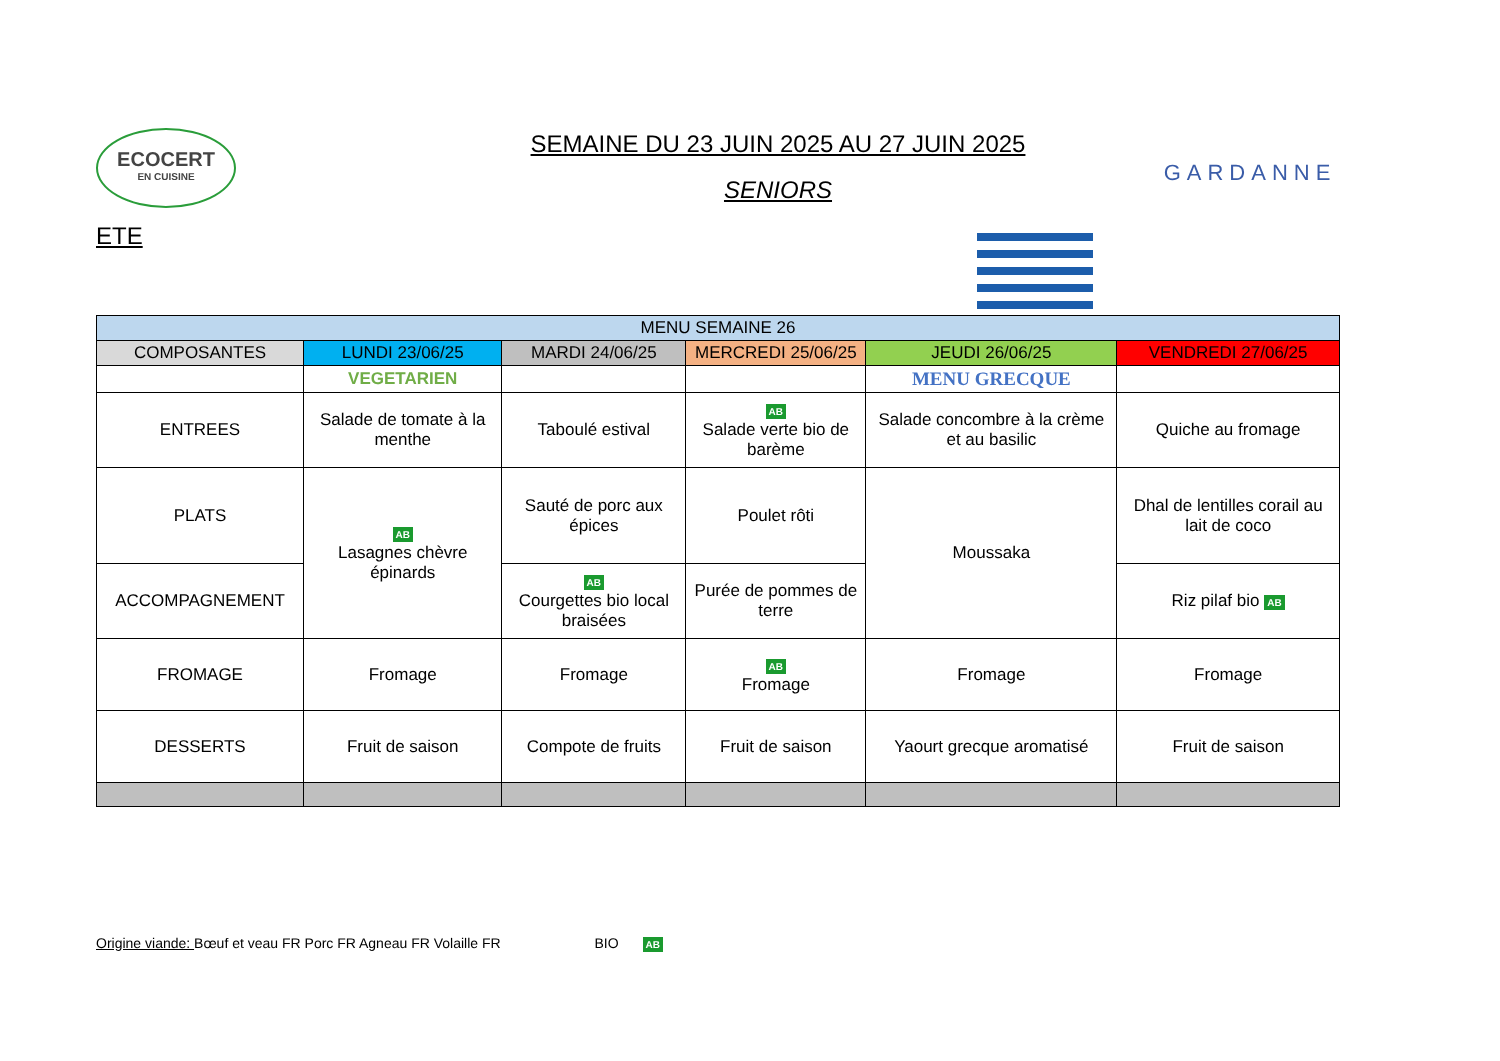ECOCERT
EN CUISINE
SEMAINE DU 23 JUIN 2025 AU 27 JUIN 2025
SENIORS
GARDANNE
ETE
| MENU SEMAINE 26 | | | | | |
| --- | --- | --- | --- | --- | --- |
| COMPOSANTES | LUNDI 23/06/25 | MARDI 24/06/25 | MERCREDI 25/06/25 | JEUDI 26/06/25 | VENDREDI 27/06/25 |
| | VEGETARIEN | | | MENU GRECQUE | |
| ENTREES | Salade de tomate à la menthe | Taboulé estival | AB Salade verte bio de barème | Salade concombre à la crème et au basilic | Quiche au fromage |
| PLATS | AB Lasagnes chèvre épinards | Sauté de porc aux épices | Poulet rôti | Moussaka | Dhal de lentilles corail au lait de coco |
| ACCOMPAGNEMENT | | AB Courgettes bio local braisées | Purée de pommes de terre | | Riz pilaf bio AB |
| FROMAGE | Fromage | Fromage | AB Fromage | Fromage | Fromage |
| DESSERTS | Fruit de saison | Compote de fruits | Fruit de saison | Yaourt grecque aromatisé | Fruit de saison |
Origine viande: Bœuf et veau FR Porc FR Agneau FR Volaille FR BIO AB